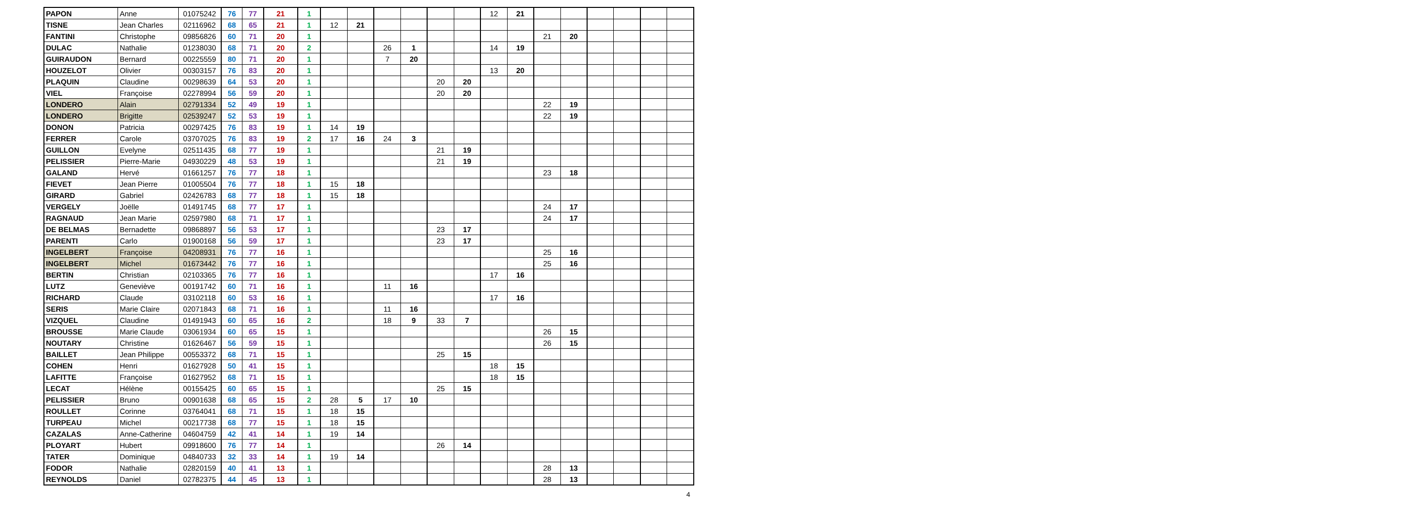| PAPON | Anne | 01075242 | 76 | 77 | 21 | 1 | | | | | | | 12 | 21 | | | | | | |
| TISNE | Jean Charles | 02116962 | 68 | 65 | 21 | 1 | 12 | 21 | | | | | | | | | | | | |
| FANTINI | Christophe | 09856826 | 60 | 71 | 20 | 1 | | | | | | | | | 21 | 20 | | | | |
| DULAC | Nathalie | 01238030 | 68 | 71 | 20 | 2 | | | 26 | 1 | | | 14 | 19 | | | | | | |
| GUIRAUDON | Bernard | 00225559 | 80 | 71 | 20 | 1 | | | 7 | 20 | | | | | | | | | | |
| HOUZELOT | Olivier | 00303157 | 76 | 83 | 20 | 1 | | | | | | | 13 | 20 | | | | | | |
| PLAQUIN | Claudine | 00298639 | 64 | 53 | 20 | 1 | | | | | 20 | 20 | | | | | | | | |
| VIEL | Françoise | 02278994 | 56 | 59 | 20 | 1 | | | | | 20 | 20 | | | | | | | | |
| LONDERO | Alain | 02791334 | 52 | 49 | 19 | 1 | | | | | | | | | 22 | 19 | | | | |
| LONDERO | Brigitte | 02539247 | 52 | 53 | 19 | 1 | | | | | | | | | 22 | 19 | | | | |
| DONON | Patricia | 00297425 | 76 | 83 | 19 | 1 | 14 | 19 | | | | | | | | | | | | |
| FERRER | Carole | 03707025 | 76 | 83 | 19 | 2 | 17 | 16 | 24 | 3 | | | | | | | | | | |
| GUILLON | Evelyne | 02511435 | 68 | 77 | 19 | 1 | | | | | 21 | 19 | | | | | | | | |
| PELISSIER | Pierre-Marie | 04930229 | 48 | 53 | 19 | 1 | | | | | 21 | 19 | | | | | | | | |
| GALAND | Hervé | 01661257 | 76 | 77 | 18 | 1 | | | | | | | | | 23 | 18 | | | | |
| FIEVET | Jean Pierre | 01005504 | 76 | 77 | 18 | 1 | 15 | 18 | | | | | | | | | | | | |
| GIRARD | Gabriel | 02426783 | 68 | 77 | 18 | 1 | 15 | 18 | | | | | | | | | | | | |
| VERGELY | Joëlle | 01491745 | 68 | 77 | 17 | 1 | | | | | | | | | 24 | 17 | | | | |
| RAGNAUD | Jean Marie | 02597980 | 68 | 71 | 17 | 1 | | | | | | | | | 24 | 17 | | | | |
| DE BELMAS | Bernadette | 09868897 | 56 | 53 | 17 | 1 | | | | | 23 | 17 | | | | | | | | |
| PARENTI | Carlo | 01900168 | 56 | 59 | 17 | 1 | | | | | 23 | 17 | | | | | | | | |
| INGELBERT | Françoise | 04208931 | 76 | 77 | 16 | 1 | | | | | | | | | 25 | 16 | | | | |
| INGELBERT | Michel | 01673442 | 76 | 77 | 16 | 1 | | | | | | | | | 25 | 16 | | | | |
| BERTIN | Christian | 02103365 | 76 | 77 | 16 | 1 | | | | | | | 17 | 16 | | | | | | |
| LUTZ | Geneviève | 00191742 | 60 | 71 | 16 | 1 | | | 11 | 16 | | | | | | | | | | |
| RICHARD | Claude | 03102118 | 60 | 53 | 16 | 1 | | | | | | | 17 | 16 | | | | | | |
| SERIS | Marie Claire | 02071843 | 68 | 71 | 16 | 1 | | | 11 | 16 | | | | | | | | | | |
| VIZQUEL | Claudine | 01491943 | 60 | 65 | 16 | 2 | | | 18 | 9 | 33 | 7 | | | | | | | | |
| BROUSSE | Marie Claude | 03061934 | 60 | 65 | 15 | 1 | | | | | | | | | 26 | 15 | | | | |
| NOUTARY | Christine | 01626467 | 56 | 59 | 15 | 1 | | | | | | | | | 26 | 15 | | | | |
| BAILLET | Jean Philippe | 00553372 | 68 | 71 | 15 | 1 | | | | | 25 | 15 | | | | | | | | |
| COHEN | Henri | 01627928 | 50 | 41 | 15 | 1 | | | | | | | 18 | 15 | | | | | | |
| LAFITTE | Françoise | 01627952 | 68 | 71 | 15 | 1 | | | | | | | 18 | 15 | | | | | | |
| LECAT | Hélène | 00155425 | 60 | 65 | 15 | 1 | | | | | 25 | 15 | | | | | | | | |
| PELISSIER | Bruno | 00901638 | 68 | 65 | 15 | 2 | 28 | 5 | 17 | 10 | | | | | | | | | | |
| ROULLET | Corinne | 03764041 | 68 | 71 | 15 | 1 | 18 | 15 | | | | | | | | | | | | |
| TURPEAU | Michel | 00217738 | 68 | 77 | 15 | 1 | 18 | 15 | | | | | | | | | | | | |
| CAZALAS | Anne-Catherine | 04604759 | 42 | 41 | 14 | 1 | 19 | 14 | | | | | | | | | | | | |
| PLOYART | Hubert | 09918600 | 76 | 77 | 14 | 1 | | | | | 26 | 14 | | | | | | | | |
| TATER | Dominique | 04840733 | 32 | 33 | 14 | 1 | 19 | 14 | | | | | | | | | | | | |
| FODOR | Nathalie | 02820159 | 40 | 41 | 13 | 1 | | | | | | | | | 28 | 13 | | | | |
| REYNOLDS | Daniel | 02782375 | 44 | 45 | 13 | 1 | | | | | | | | | 28 | 13 | | | | |
4